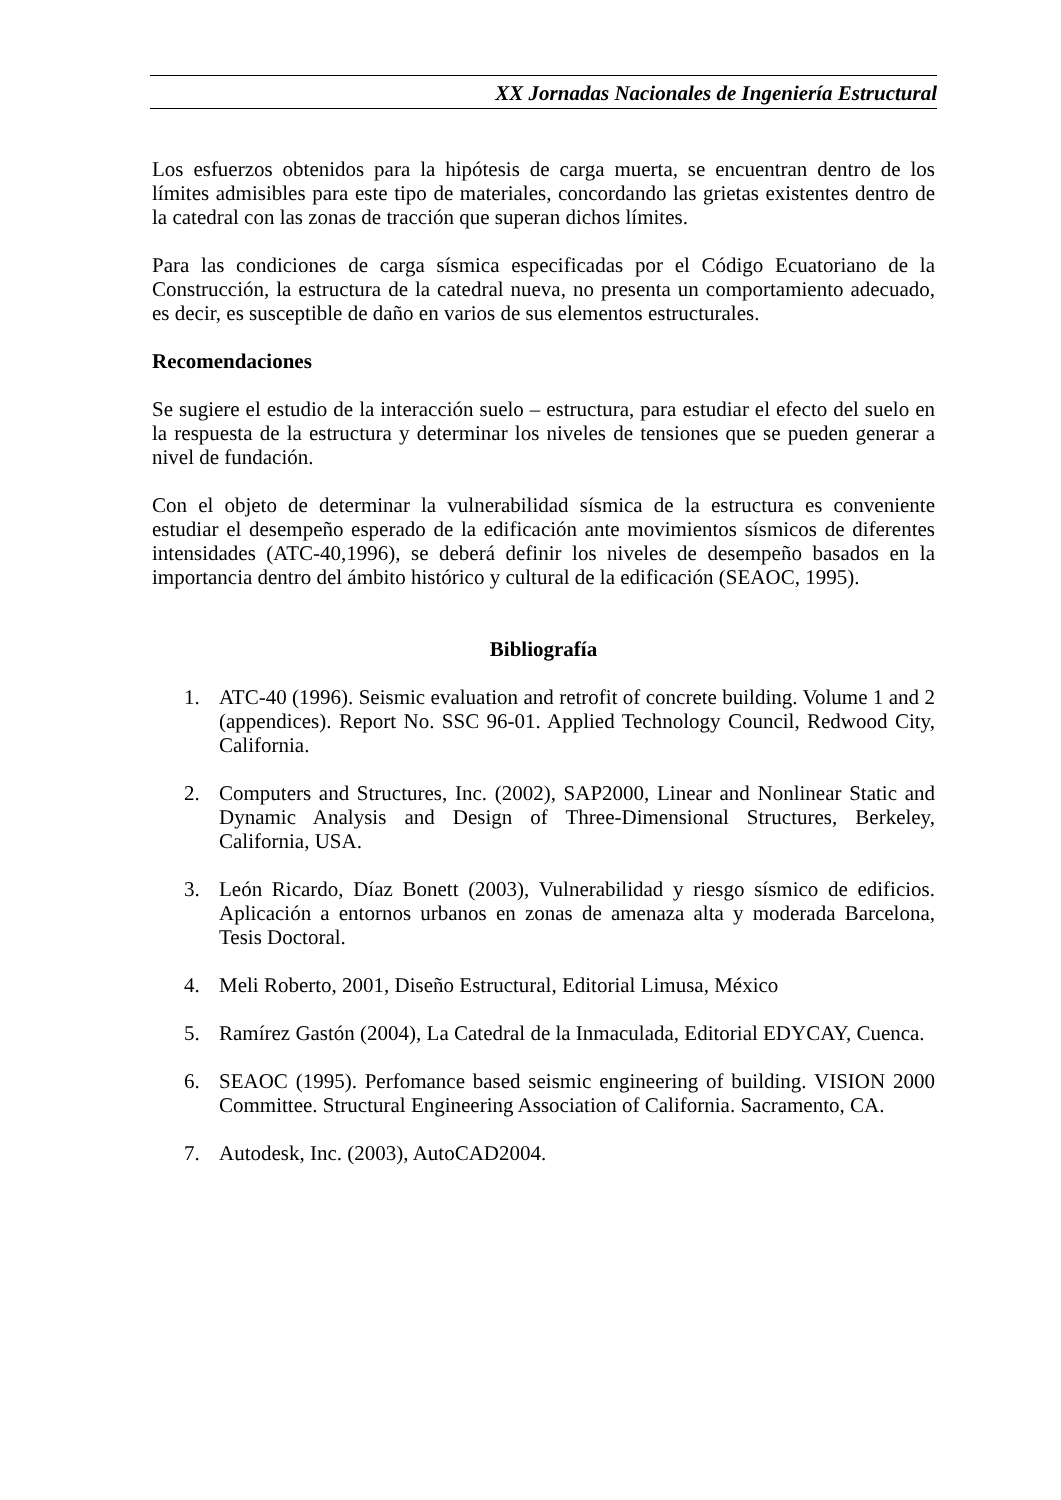XX Jornadas Nacionales de Ingeniería Estructural
Los esfuerzos obtenidos para la hipótesis de carga muerta, se encuentran dentro de los límites admisibles para este tipo de materiales, concordando las grietas existentes dentro de la catedral con las zonas de tracción que superan dichos límites.
Para las condiciones de carga sísmica especificadas por el Código Ecuatoriano de la Construcción, la estructura de la catedral nueva, no presenta un comportamiento adecuado, es decir, es susceptible de daño en varios de sus elementos estructurales.
Recomendaciones
Se sugiere el estudio de la interacción suelo – estructura, para estudiar el efecto del suelo en la respuesta de la estructura y determinar los niveles de tensiones que se pueden generar a nivel de fundación.
Con el objeto de determinar la vulnerabilidad sísmica de la estructura es conveniente estudiar el desempeño esperado de la edificación ante movimientos sísmicos de diferentes intensidades (ATC-40,1996), se deberá definir los niveles de desempeño basados en la importancia dentro del ámbito histórico y cultural de la edificación (SEAOC, 1995).
Bibliografía
1. ATC-40 (1996). Seismic evaluation and retrofit of concrete building. Volume 1 and 2 (appendices). Report No. SSC 96-01. Applied Technology Council, Redwood City, California.
2. Computers and Structures, Inc. (2002), SAP2000, Linear and Nonlinear Static and Dynamic Analysis and Design of Three-Dimensional Structures, Berkeley, California, USA.
3. León Ricardo, Díaz Bonett (2003), Vulnerabilidad y riesgo sísmico de edificios. Aplicación a entornos urbanos en zonas de amenaza alta y moderada Barcelona, Tesis Doctoral.
4. Meli Roberto, 2001, Diseño Estructural, Editorial Limusa, México
5. Ramírez Gastón (2004), La Catedral de la Inmaculada, Editorial EDYCAY, Cuenca.
6. SEAOC (1995). Perfomance based seismic engineering of building. VISION 2000 Committee. Structural Engineering Association of California. Sacramento, CA.
7. Autodesk, Inc. (2003), AutoCAD2004.